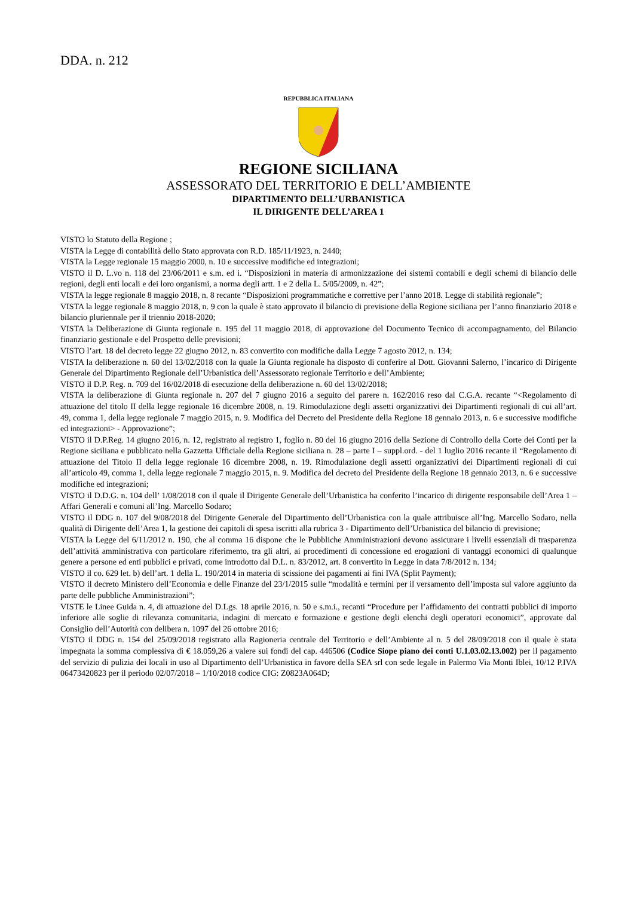DDA. n. 212
REPUBBLICA ITALIANA
REGIONE SICILIANA
ASSESSORATO DEL TERRITORIO E DELL’AMBIENTE
DIPARTIMENTO DELL’URBANISTICA
IL DIRIGENTE DELL’AREA 1
VISTO lo Statuto della Regione ;
VISTA la Legge di contabilità dello Stato approvata con R.D. 185/11/1923, n. 2440;
VISTA la Legge regionale 15 maggio 2000, n. 10 e successive modifiche ed integrazioni;
VISTO il D. L.vo n. 118 del 23/06/2011 e s.m. ed i. “Disposizioni in materia di armonizzazione dei sistemi contabili e degli schemi di bilancio delle regioni, degli enti locali e dei loro organismi, a norma degli artt. 1 e 2 della L. 5/05/2009, n. 42”;
VISTA la legge regionale 8 maggio 2018, n. 8 recante “Disposizioni programmatiche e correttive per l’anno 2018. Legge di stabilità regionale”;
VISTA la legge regionale 8 maggio 2018, n. 9 con la quale è stato approvato il bilancio di previsione della Regione siciliana per l’anno finanziario 2018 e bilancio pluriennale per il triennio 2018-2020;
VISTA la Deliberazione di Giunta regionale n. 195 del 11 maggio 2018, di approvazione del Documento Tecnico di accompagnamento, del Bilancio finanziario gestionale e del Prospetto delle previsioni;
VISTO l’art. 18 del decreto legge 22 giugno 2012, n. 83 convertito con modifiche dalla Legge 7 agosto 2012, n. 134;
VISTA la deliberazione n. 60 del 13/02/2018 con la quale la Giunta regionale ha disposto di conferire al Dott. Giovanni Salerno, l’incarico di Dirigente Generale del Dipartimento Regionale dell’Urbanistica dell’Assessorato regionale Territorio e dell’Ambiente;
VISTO il D.P. Reg. n. 709 del 16/02/2018 di esecuzione della deliberazione n. 60 del 13/02/2018;
VISTA la deliberazione di Giunta regionale n. 207 del 7 giugno 2016 a seguito del parere n. 162/2016 reso dal C.G.A. recante “<Regolamento di attuazione del titolo II della legge regionale 16 dicembre 2008, n. 19. Rimodulazione degli assetti organizzativi dei Dipartimenti regionali di cui all’art. 49, comma 1, della legge regionale 7 maggio 2015, n. 9. Modifica del Decreto del Presidente della Regione 18 gennaio 2013, n. 6 e successive modifiche ed integrazioni> - Approvazione”;
VISTO il D.P.Reg. 14 giugno 2016, n. 12, registrato al registro 1, foglio n. 80 del 16 giugno 2016 della Sezione di Controllo della Corte dei Conti per la Regione siciliana e pubblicato nella Gazzetta Ufficiale della Regione siciliana n. 28 – parte I – suppl.ord. - del 1 luglio 2016 recante il “Regolamento di attuazione del Titolo II della legge regionale 16 dicembre 2008, n. 19. Rimodulazione degli assetti organizzativi dei Dipartimenti regionali di cui all’articolo 49, comma 1, della legge regionale 7 maggio 2015, n. 9. Modifica del decreto del Presidente della Regione 18 gennaio 2013, n. 6 e successive modifiche ed integrazioni;
VISTO il D.D.G. n. 104 dell’ 1/08/2018 con il quale il Dirigente Generale dell’Urbanistica ha conferito l’incarico di dirigente responsabile dell’Area 1 – Affari Generali e comuni all’Ing. Marcello Sodaro;
VISTO il DDG n. 107 del 9/08/2018 del Dirigente Generale del Dipartimento dell’Urbanistica con la quale attribuisce all’Ing. Marcello Sodaro, nella qualità di Dirigente dell’Area 1, la gestione dei capitoli di spesa iscritti alla rubrica 3 - Dipartimento dell’Urbanistica del bilancio di previsione;
VISTA la Legge del 6/11/2012 n. 190, che al comma 16 dispone che le Pubbliche Amministrazioni devono assicurare i livelli essenziali di trasparenza dell’attività amministrativa con particolare riferimento, tra gli altri, ai procedimenti di concessione ed erogazioni di vantaggi economici di qualunque genere a persone ed enti pubblici e privati, come introdotto dal D.L. n. 83/2012, art. 8 convertito in Legge in data 7/8/2012 n. 134;
VISTO il co. 629 let. b) dell’art. 1 della L. 190/2014 in materia di scissione dei pagamenti ai fini IVA (Split Payment);
VISTO il decreto Ministero dell’Economia e delle Finanze del 23/1/2015 sulle “modalità e termini per il versamento dell’imposta sul valore aggiunto da parte delle pubbliche Amministrazioni”;
VISTE le Linee Guida n. 4, di attuazione del D.Lgs. 18 aprile 2016, n. 50 e s.m.i., recanti “Procedure per l’affidamento dei contratti pubblici di importo inferiore alle soglie di rilevanza comunitaria, indagini di mercato e formazione e gestione degli elenchi degli operatori economici”, approvate dal Consiglio dell’Autorità con delibera n. 1097 del 26 ottobre 2016;
VISTO il DDG n. 154 del 25/09/2018 registrato alla Ragioneria centrale del Territorio e dell’Ambiente al n. 5 del 28/09/2018 con il quale è stata impegnata la somma complessiva di € 18.059,26 a valere sui fondi del cap. 446506 (Codice Siope piano dei conti U.1.03.02.13.002) per il pagamento del servizio di pulizia dei locali in uso al Dipartimento dell’Urbanistica in favore della SEA srl con sede legale in Palermo Via Monti Iblei, 10/12 P.IVA 06473420823 per il periodo 02/07/2018 – 1/10/2018 codice CIG: Z0823A064D;